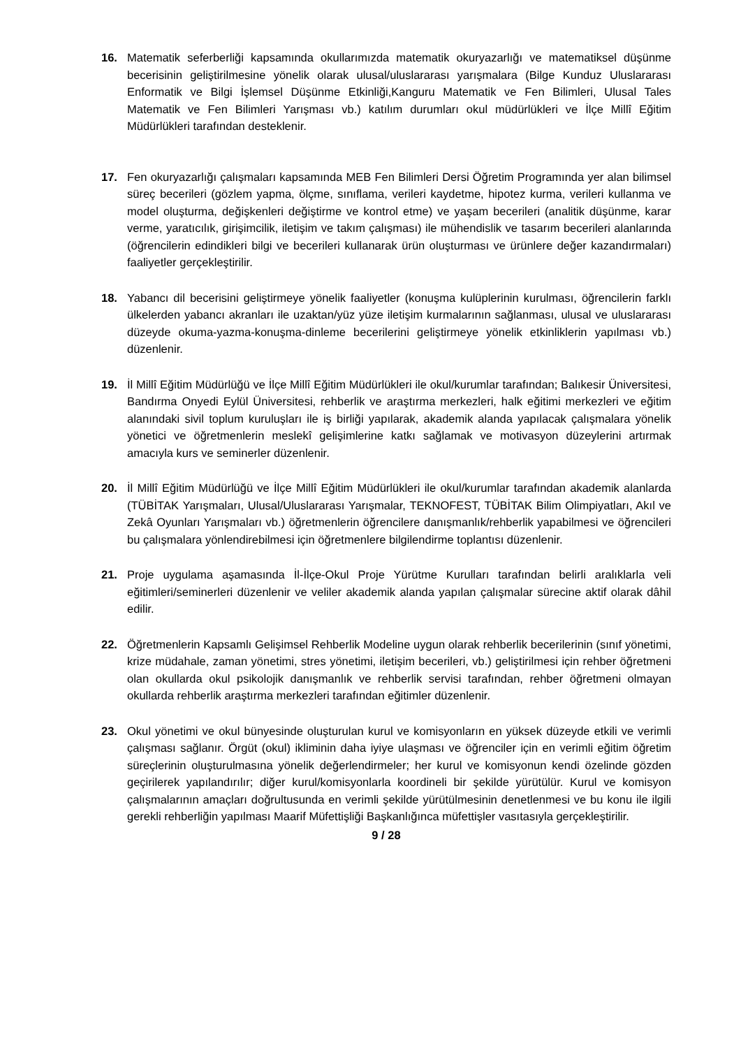16. Matematik seferberliği kapsamında okullarımızda matematik okuryazarlığı ve matematiksel düşünme becerisinin geliştirilmesine yönelik olarak ulusal/uluslararası yarışmalara (Bilge Kunduz Uluslararası Enformatik ve Bilgi İşlemsel Düşünme Etkinliği,Kanguru Matematik ve Fen Bilimleri, Ulusal Tales Matematik ve Fen Bilimleri Yarışması vb.) katılım durumları okul müdürlükleri ve İlçe Millî Eğitim Müdürlükleri tarafından desteklenir.
17. Fen okuryazarlığı çalışmaları kapsamında MEB Fen Bilimleri Dersi Öğretim Programında yer alan bilimsel süreç becerileri (gözlem yapma, ölçme, sınıflama, verileri kaydetme, hipotez kurma, verileri kullanma ve model oluşturma, değişkenleri değiştirme ve kontrol etme) ve yaşam becerileri (analitik düşünme, karar verme, yaratıcılık, girişimcilik, iletişim ve takım çalışması) ile mühendislik ve tasarım becerileri alanlarında (öğrencilerin edindikleri bilgi ve becerileri kullanarak ürün oluşturması ve ürünlere değer kazandırmaları) faaliyetler gerçekleştirilir.
18. Yabancı dil becerisini geliştirmeye yönelik faaliyetler (konuşma kulüplerinin kurulması, öğrencilerin farklı ülkelerden yabancı akranları ile uzaktan/yüz yüze iletişim kurmalarının sağlanması, ulusal ve uluslararası düzeyde okuma-yazma-konuşma-dinleme becerilerini geliştirmeye yönelik etkinliklerin yapılması vb.) düzenlenir.
19. İl Millî Eğitim Müdürlüğü ve İlçe Millî Eğitim Müdürlükleri ile okul/kurumlar tarafından; Balıkesir Üniversitesi, Bandırma Onyedi Eylül Üniversitesi, rehberlik ve araştırma merkezleri, halk eğitimi merkezleri ve eğitim alanındaki sivil toplum kuruluşları ile iş birliği yapılarak, akademik alanda yapılacak çalışmalara yönelik yönetici ve öğretmenlerin meslekî gelişimlerine katkı sağlamak ve motivasyon düzeylerini artırmak amacıyla kurs ve seminerler düzenlenir.
20. İl Millî Eğitim Müdürlüğü ve İlçe Millî Eğitim Müdürlükleri ile okul/kurumlar tarafından akademik alanlarda (TÜBİTAK Yarışmaları, Ulusal/Uluslararası Yarışmalar, TEKNOFEST, TÜBİTAK Bilim Olimpiyatları, Akıl ve Zekâ Oyunları Yarışmaları vb.) öğretmenlerin öğrencilere danışmanlık/rehberlik yapabilmesi ve öğrencileri bu çalışmalara yönlendirebilmesi için öğretmenlere bilgilendirme toplantısı düzenlenir.
21. Proje uygulama aşamasında İl-İlçe-Okul Proje Yürütme Kurulları tarafından belirli aralıklarla veli eğitimleri/seminerleri düzenlenir ve veliler akademik alanda yapılan çalışmalar sürecine aktif olarak dâhil edilir.
22. Öğretmenlerin Kapsamlı Gelişimsel Rehberlik Modeline uygun olarak rehberlik becerilerinin (sınıf yönetimi, krize müdahale, zaman yönetimi, stres yönetimi, iletişim becerileri, vb.) geliştirilmesi için rehber öğretmeni olan okullarda okul psikolojik danışmanlık ve rehberlik servisi tarafından, rehber öğretmeni olmayan okullarda rehberlik araştırma merkezleri tarafından eğitimler düzenlenir.
23. Okul yönetimi ve okul bünyesinde oluşturulan kurul ve komisyonların en yüksek düzeyde etkili ve verimli çalışması sağlanır. Örgüt (okul) ikliminin daha iyiye ulaşması ve öğrenciler için en verimli eğitim öğretim süreçlerinin oluşturulmasına yönelik değerlendirmeler; her kurul ve komisyonun kendi özelinde gözden geçirilerek yapılandırılır; diğer kurul/komisyonlarla koordineli bir şekilde yürütülür. Kurul ve komisyon çalışmalarının amaçları doğrultusunda en verimli şekilde yürütülmesinin denetlenmesi ve bu konu ile ilgili gerekli rehberliğin yapılması Maarif Müfettişliği Başkanlığınca müfettişler vasıtasıyla gerçekleştirilir.
9 / 28